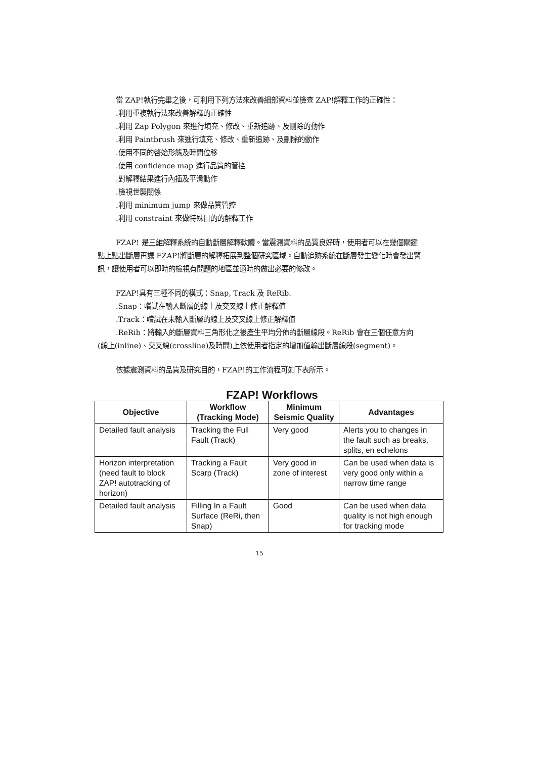當 ZAP!執行完畢之後，可利用下列方法來改善細部資料並檢查 ZAP!解釋工作的正確性：
.利用重複執行法來改善解釋的正確性
.利用 Zap Polygon 來進行填充、修改、重新追跡、及刪除的動作
.利用 Paintbrush 來進行填充、修改、重新追跡、及刪除的動作
.使用不同的啓始形態及時間位移
.使用 confidence map 進行品質的管控
.對解釋結果進行內插及平滑動作
.檢視世襲關係
.利用 minimum jump 來做品質管控
.利用 constraint 來做特殊目的的解釋工作
FZAP! 是三維解釋系統的自動斷層解釋軟體。當震測資料的品質良好時，使用者可以在幾個關鍵點上點出斷層再讓 FZAP!將斷層的解釋拓展到整個研究區域。自動追跡系統在斷層發生變化時會發出警訊，讓使用者可以即時的檢視有問題的地區並適時的做出必要的修改。
FZAP!具有三種不同的模式：Snap, Track 及 ReRib.
.Snap：嚐試在輸入斷層的線上及交叉線上修正解釋值
.Track：嚐試在未輸入斷層的線上及交叉線上修正解釋值
.ReRib：將輸入的斷層資料三角形化之後產生平均分佈的斷層線段。ReRib 會在三個任意方向(線上(inline)、交叉線(crossline)及時間)上依使用者指定的增加值輸出斷層線段(segment)。
依據震測資料的品質及研究目的，FZAP!的工作流程可如下表所示。
FZAP! Workflows
| Objective | Workflow (Tracking Mode) | Minimum Seismic Quality | Advantages |
| --- | --- | --- | --- |
| Detailed fault analysis | Tracking the Full Fault (Track) | Very good | Alerts you to changes in the fault such as breaks, splits, en echelons |
| Horizon interpretation (need fault to block ZAP! autotracking of horizon) | Tracking a Fault Scarp (Track) | Very good in zone of interest | Can be used when data is very good only within a narrow time range |
| Detailed fault analysis | Filling In a Fault Surface (ReRi, then Snap) | Good | Can be used when data quality is not high enough for tracking mode |
15